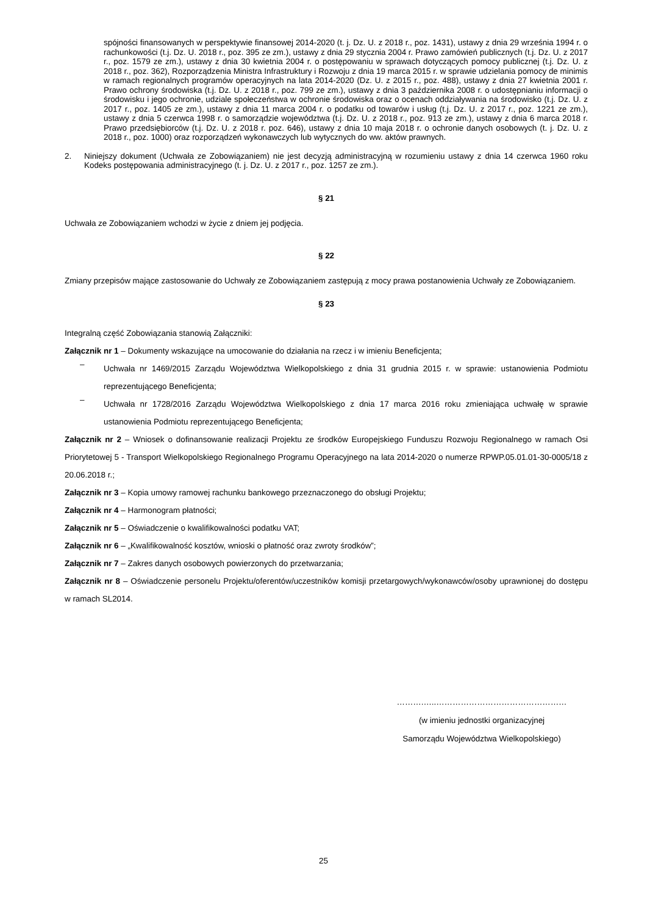spójności finansowanych w perspektywie finansowej 2014-2020 (t. j. Dz. U. z 2018 r., poz. 1431), ustawy z dnia 29 września 1994 r. o rachunkowości (t.j. Dz. U. 2018 r., poz. 395 ze zm.), ustawy z dnia 29 stycznia 2004 r. Prawo zamówień publicznych (t.j. Dz. U. z 2017 r., poz. 1579 ze zm.), ustawy z dnia 30 kwietnia 2004 r. o postępowaniu w sprawach dotyczących pomocy publicznej (t.j. Dz. U. z 2018 r., poz. 362), Rozporządzenia Ministra Infrastruktury i Rozwoju z dnia 19 marca 2015 r. w sprawie udzielania pomocy de minimis w ramach regionalnych programów operacyjnych na lata 2014-2020 (Dz. U. z 2015 r., poz. 488), ustawy z dnia 27 kwietnia 2001 r. Prawo ochrony środowiska (t.j. Dz. U. z 2018 r., poz. 799 ze zm.), ustawy z dnia 3 października 2008 r. o udostępnianiu informacji o środowisku i jego ochronie, udziale społeczeństwa w ochronie środowiska oraz o ocenach oddziaływania na środowisko (t.j. Dz. U. z 2017 r., poz. 1405 ze zm.), ustawy z dnia 11 marca 2004 r. o podatku od towarów i usług (t.j. Dz. U. z 2017 r., poz. 1221 ze zm.), ustawy z dnia 5 czerwca 1998 r. o samorządzie województwa (t.j. Dz. U. z 2018 r., poz. 913 ze zm.), ustawy z dnia 6 marca 2018 r. Prawo przedsiębiorców (t.j. Dz. U. z 2018 r. poz. 646), ustawy z dnia 10 maja 2018 r. o ochronie danych osobowych (t. j. Dz. U. z 2018 r., poz. 1000) oraz rozporządzeń wykonawczych lub wytycznych do ww. aktów prawnych.
2.
Niniejszy dokument (Uchwała ze Zobowiązaniem) nie jest decyzją administracyjną w rozumieniu ustawy z dnia 14 czerwca 1960 roku Kodeks postępowania administracyjnego (t. j. Dz. U. z 2017 r., poz. 1257 ze zm.).
§ 21
Uchwała ze Zobowiązaniem wchodzi w życie z dniem jej podjęcia.
§ 22
Zmiany przepisów mające zastosowanie do Uchwały ze Zobowiązaniem zastępują z mocy prawa postanowienia Uchwały ze Zobowiązaniem.
§ 23
Integralną część Zobowiązania stanowią Załączniki:
Załącznik nr 1 – Dokumenty wskazujące na umocowanie do działania na rzecz i w imieniu Beneficjenta;
–
Uchwała nr 1469/2015 Zarządu Województwa Wielkopolskiego z dnia 31 grudnia 2015 r. w sprawie: ustanowienia Podmiotu reprezentującego Beneficjenta;
–
Uchwała nr 1728/2016 Zarządu Województwa Wielkopolskiego z dnia 17 marca 2016 roku zmieniająca uchwałę w sprawie ustanowienia Podmiotu reprezentującego Beneficjenta;
Załącznik nr 2 – Wniosek o dofinansowanie realizacji Projektu ze środków Europejskiego Funduszu Rozwoju Regionalnego w ramach Osi Priorytetowej 5 - Transport Wielkopolskiego Regionalnego Programu Operacyjnego na lata 2014-2020 o numerze RPWP.05.01.01-30-0005/18 z 20.06.2018 r.;
Załącznik nr 3 – Kopia umowy ramowej rachunku bankowego przeznaczonego do obsługi Projektu;
Załącznik nr 4 – Harmonogram płatności;
Załącznik nr 5 – Oświadczenie o kwalifikowalności podatku VAT;
Załącznik nr 6 – „Kwalifikowalność kosztów, wnioski o płatność oraz zwroty środków”;
Załącznik nr 7 – Zakres danych osobowych powierzonych do przetwarzania;
Załącznik nr 8 – Oświadczenie personelu Projektu/oferentów/uczestników komisji przetargowych/wykonawców/osoby uprawnionej do dostępu w ramach SL2014.
……….…..…………………………………………
(w imieniu jednostki organizacyjnej
Samorządu Województwa Wielkopolskiego)
25